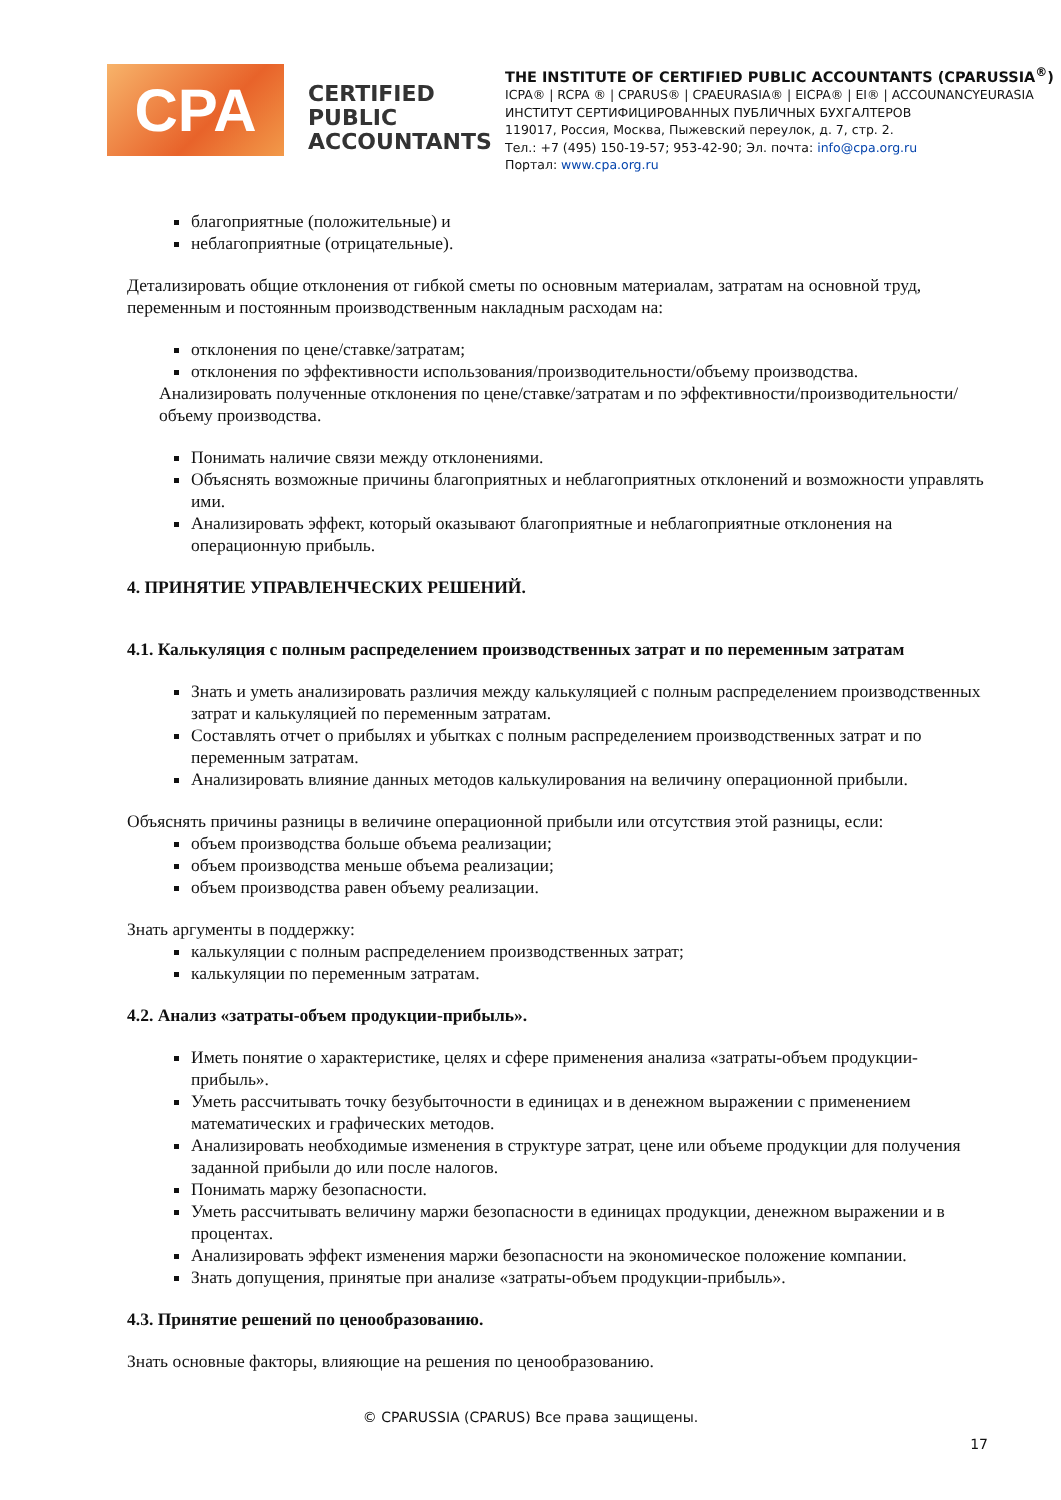CPA
CERTIFIED PUBLIC ACCOUNTANTS
THE INSTITUTE OF CERTIFIED PUBLIC ACCOUNTANTS (CPARUSSIA<sup>®</sup>)
ICPA® | RCPA ® | CPARUS® | CPAEURASIA® | EICPA® | EI® | ACCOUNANCYEURASIA
ИНСТИТУТ СЕРТИФИЦИРОВАННЫХ ПУБЛИЧНЫХ БУХГАЛТЕРОВ
119017, Россия, Москва, Пыжевский переулок, д. 7, стр. 2.
Тел.: +7 (495) 150-19-57; 953-42-90; Эл. почта: info@cpa.org.ru
Портал: www.cpa.org.ru
благоприятные (положительные) и
неблагоприятные (отрицательные).
Детализировать общие отклонения от гибкой сметы по основным материалам, затратам на основной труд, переменным и постоянным производственным накладным расходам на:
отклонения по цене/ставке/затратам;
отклонения по эффективности использования/производительности/объему производства.
Анализировать полученные отклонения по цене/ставке/затратам и по эффективности/производительности/объему производства.
Понимать наличие связи между отклонениями.
Объяснять возможные причины благоприятных и неблагоприятных отклонений и возможности управлять ими.
Анализировать эффект, который оказывают благоприятные и неблагоприятные отклонения на операционную прибыль.
4. ПРИНЯТИЕ УПРАВЛЕНЧЕСКИХ РЕШЕНИЙ.
4.1. Калькуляция с полным распределением производственных затрат и по переменным затратам
Знать и уметь анализировать различия между калькуляцией с полным распределением производственных затрат и калькуляцией по переменным затратам.
Составлять отчет о прибылях и убытках с полным распределением производственных затрат и по переменным затратам.
Анализировать влияние данных методов калькулирования на величину операционной прибыли.
Объяснять причины разницы в величине операционной прибыли или отсутствия этой разницы, если:
объем производства больше объема реализации;
объем производства меньше объема реализации;
объем производства равен объему реализации.
Знать аргументы в поддержку:
калькуляции с полным распределением производственных затрат;
калькуляции по переменным затратам.
4.2. Анализ «затраты-объем продукции-прибыль».
Иметь понятие о характеристике, целях и сфере применения анализа «затраты-объем продукции-прибыль».
Уметь рассчитывать точку безубыточности в единицах и в денежном выражении с применением математических и графических методов.
Анализировать необходимые изменения в структуре затрат, цене или объеме продукции для получения заданной прибыли до или после налогов.
Понимать маржу безопасности.
Уметь рассчитывать величину маржи безопасности в единицах продукции, денежном выражении и в процентах.
Анализировать эффект изменения маржи безопасности на экономическое положение компании.
Знать допущения, принятые при анализе «затраты-объем продукции-прибыль».
4.3. Принятие решений по ценообразованию.
Знать основные факторы, влияющие на решения по ценообразованию.
© CPARUSSIA (CPARUS) Все права защищены.
17